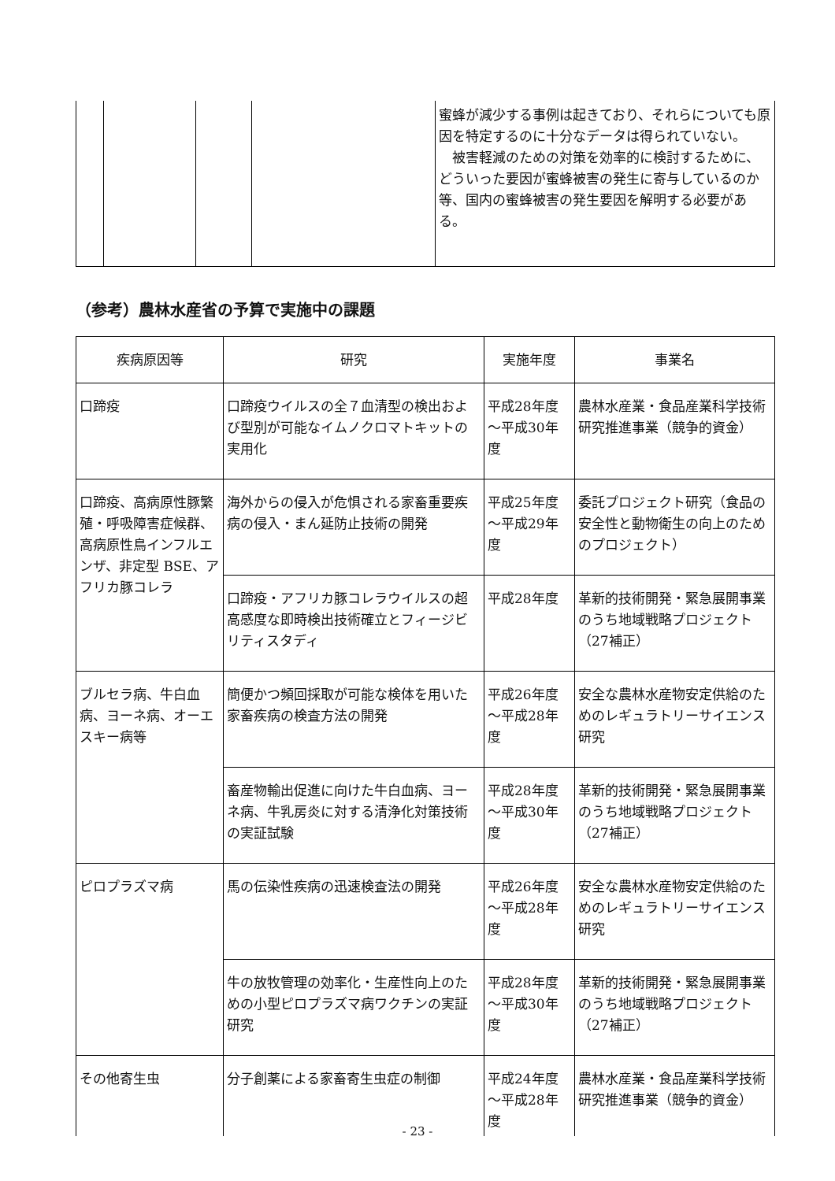| | | | | 蜜蜂が減少する事例は起きており、それらについても原因を特定するのに十分なデータは得られていない。 被害軽減のための対策を効率的に検討するために、どういった要因が蜜蜂被害の発生に寄与しているのか等、国内の蜜蜂被害の発生要因を解明する必要がある。 |
（参考）農林水産省の予算で実施中の課題
| 疾病原因等 | 研究 | 実施年度 | 事業名 |
| --- | --- | --- | --- |
| 口蹄疫 | 口蹄疫ウイルスの全７血清型の検出および型別が可能なイムノクロマトキットの実用化 | 平成28年度～平成30年度 | 農林水産業・食品産業科学技術研究推進事業（競争的資金） |
| 口蹄疫、高病原性豚繁殖・呼吸障害症候群、高病原性鳥インフルエンザ、非定型 BSE、アフリカ豚コレラ | 海外からの侵入が危惧される家畜重要疾病の侵入・まん延防止技術の開発 | 平成25年度～平成29年度 | 委託プロジェクト研究（食品の安全性と動物衛生の向上のためのプロジェクト） |
| | 口蹄疫・アフリカ豚コレラウイルスの超高感度な即時検出技術確立とフィージビリティスタディ | 平成28年度 | 革新的技術開発・緊急展開事業のうち地域戦略プロジェクト（27補正） |
| ブルセラ病、牛白血病、ヨーネ病、オーエスキー病等 | 簡便かつ頻回採取が可能な検体を用いた家畜疾病の検査方法の開発 | 平成26年度～平成28年度 | 安全な農林水産物安定供給のためのレギュラトリーサイエンス研究 |
| | 畜産物輸出促進に向けた牛白血病、ヨーネ病、牛乳房炎に対する清浄化対策技術の実証試験 | 平成28年度～平成30年度 | 革新的技術開発・緊急展開事業のうち地域戦略プロジェクト（27補正） |
| ピロプラズマ病 | 馬の伝染性疾病の迅速検査法の開発 | 平成26年度～平成28年度 | 安全な農林水産物安定供給のためのレギュラトリーサイエンス研究 |
| | 牛の放牧管理の効率化・生産性向上のための小型ピロプラズマ病ワクチンの実証研究 | 平成28年度～平成30年度 | 革新的技術開発・緊急展開事業のうち地域戦略プロジェクト（27補正） |
| その他寄生虫 | 分子創薬による家畜寄生虫症の制御 | 平成24年度～平成28年度 | 農林水産業・食品産業科学技術研究推進事業（競争的資金） |
- 23 -